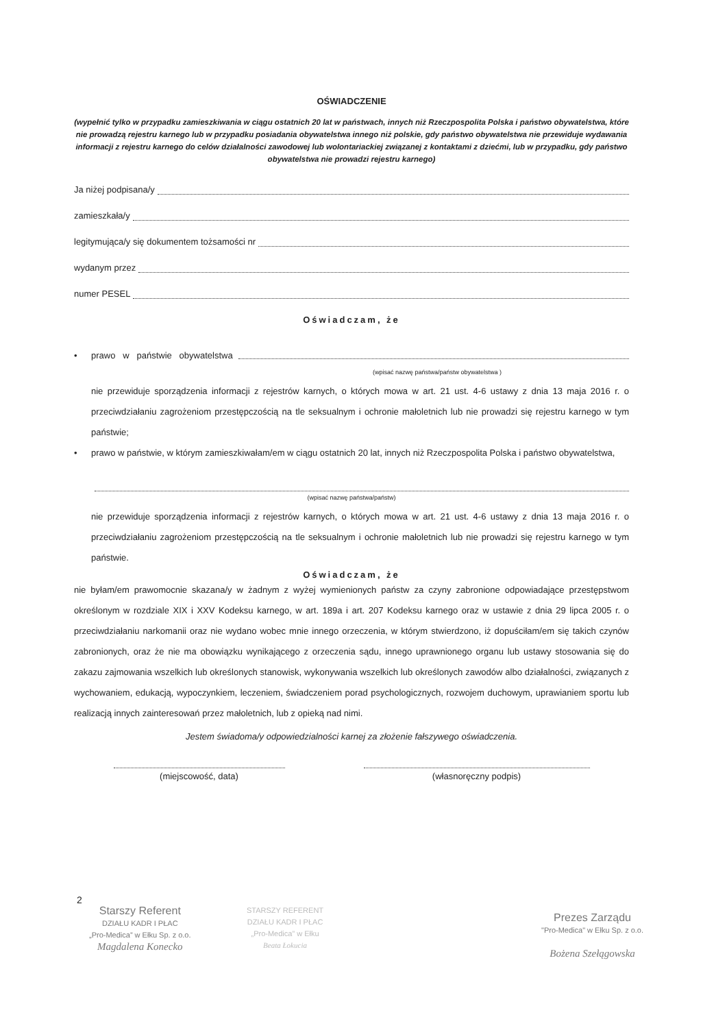OŚWIADCZENIE
(wypełnić tylko w przypadku zamieszkiwania w ciągu ostatnich 20 lat w państwach, innych niż Rzeczpospolita Polska i państwo obywatelstwa, które nie prowadzą rejestru karnego lub w przypadku posiadania obywatelstwa innego niż polskie, gdy państwo obywatelstwa nie przewiduje wydawania informacji z rejestru karnego do celów działalności zawodowej lub wolontariackiej związanej z kontaktami z dziećmi, lub w przypadku, gdy państwo obywatelstwa nie prowadzi rejestru karnego)
Ja niżej podpisana/y
zamieszkała/y
legitymująca/y się dokumentem tożsamości nr
wydanym przez
numer PESEL
Oświadczam, że
• prawo w państwie obywatelstwa
(wpisać nazwę państwa/państw obywatelstwa )
nie przewiduje sporządzenia informacji z rejestrów karnych, o których mowa w art. 21 ust. 4-6 ustawy z dnia 13 maja 2016 r. o przeciwdziałaniu zagrożeniom przestępczością na tle seksualnym i ochronie małoletnich lub nie prowadzi się rejestru karnego w tym państwie;
• prawo w państwie, w którym zamieszkiwałam/em w ciągu ostatnich 20 lat, innych niż Rzeczpospolita Polska i państwo obywatelstwa,
(wpisać nazwę państwa/państw)
nie przewiduje sporządzenia informacji z rejestrów karnych, o których mowa w art. 21 ust. 4-6 ustawy z dnia 13 maja 2016 r. o przeciwdziałaniu zagrożeniom przestępczością na tle seksualnym i ochronie małoletnich lub nie prowadzi się rejestru karnego w tym państwie.
Oświadczam, że
nie byłam/em prawomocnie skazana/y w żadnym z wyżej wymienionych państw za czyny zabronione odpowiadające przestępstwom określonym w rozdziale XIX i XXV Kodeksu karnego, w art. 189a i art. 207 Kodeksu karnego oraz w ustawie z dnia 29 lipca 2005 r. o przeciwdziałaniu narkomanii oraz nie wydano wobec mnie innego orzeczenia, w którym stwierdzono, iż dopuściłam/em się takich czynów zabronionych, oraz że nie ma obowiązku wynikającego z orzeczenia sądu, innego uprawnionego organu lub ustawy stosowania się do zakazu zajmowania wszelkich lub określonych stanowisk, wykonywania wszelkich lub określonych zawodów albo działalności, związanych z wychowaniem, edukacją, wypoczynkiem, leczeniem, świadczeniem porad psychologicznych, rozwojem duchowym, uprawianiem sportu lub realizacją innych zainteresowań przez małoletnich, lub z opieką nad nimi.
Jestem świadoma/y odpowiedzialności karnej za złożenie fałszywego oświadczenia.
(miejscowość, data) (własnoręczny podpis)
2
Starszy Referent
DZIAŁU KADR I PŁAC
„Pro-Medica” w Ełku Sp. z o.o.
Magdalena Konecko
STARSZY REFERENT
DZIAŁU KADR I PŁAC
„Pro-Medica” w Ełku
Beata Łokucia
Prezes Zarządu
"Pro-Medica" w Ełku Sp. z o.o.
Bożena Szełągowska